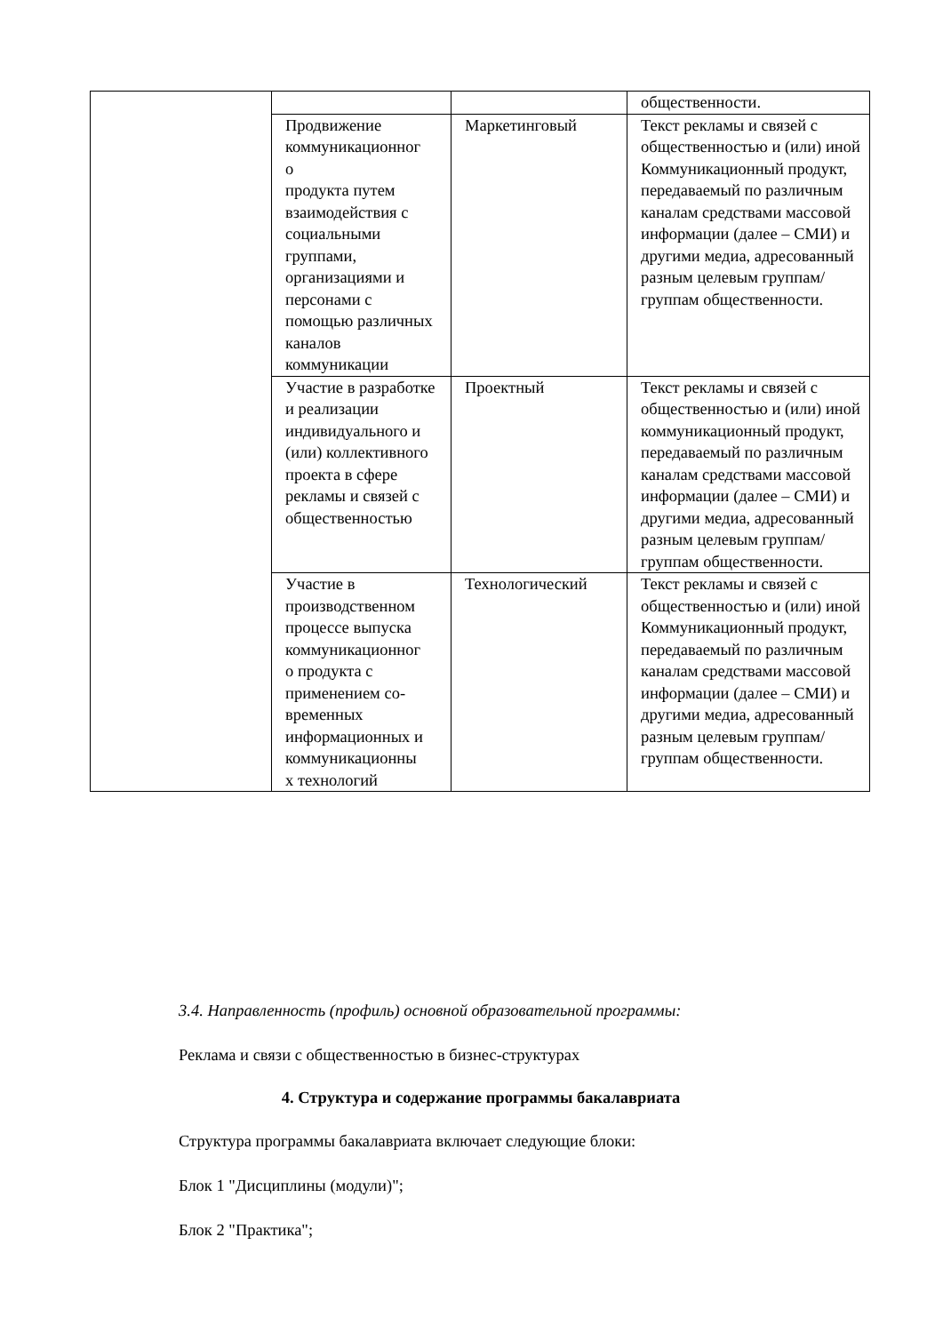| | | | общественности. |
| | Продвижение коммуникационног о продукта путем взаимодействия с социальными группами, организациями и персонами с помощью различных каналов коммуникации | Маркетинговый | Текст рекламы и связей с общественностью и (или) иной Коммуникационный продукт, передаваемый по различным каналам средствами массовой информации (далее – СМИ) и другими медиа, адресованный разным целевым группам/группам общественности. |
| | Участие в разработке и реализации индивидуального и (или) коллективного проекта в сфере рекламы и связей с общественностью | Проектный | Текст рекламы и связей с общественностью и (или) иной коммуникационный продукт, передаваемый по различным каналам средствами массовой информации (далее – СМИ) и другими медиа, адресованный разным целевым группам/группам общественности. |
| | Участие в производственном процессе выпуска коммуникационног о продукта с применением со-временных информационных и коммуникационны х технологий | Технологический | Текст рекламы и связей с общественностью и (или) иной Коммуникационный продукт, передаваемый по различным каналам средствами массовой информации (далее – СМИ) и другими медиа, адресованный разным целевым группам/группам общественности. |
3.4. Направленность (профиль) основной образовательной программы:
Реклама и связи с общественностью в бизнес-структурах
4. Структура и содержание программы бакалавриата
Структура программы бакалавриата включает следующие блоки:
Блок 1 "Дисциплины (модули)";
Блок 2 "Практика";